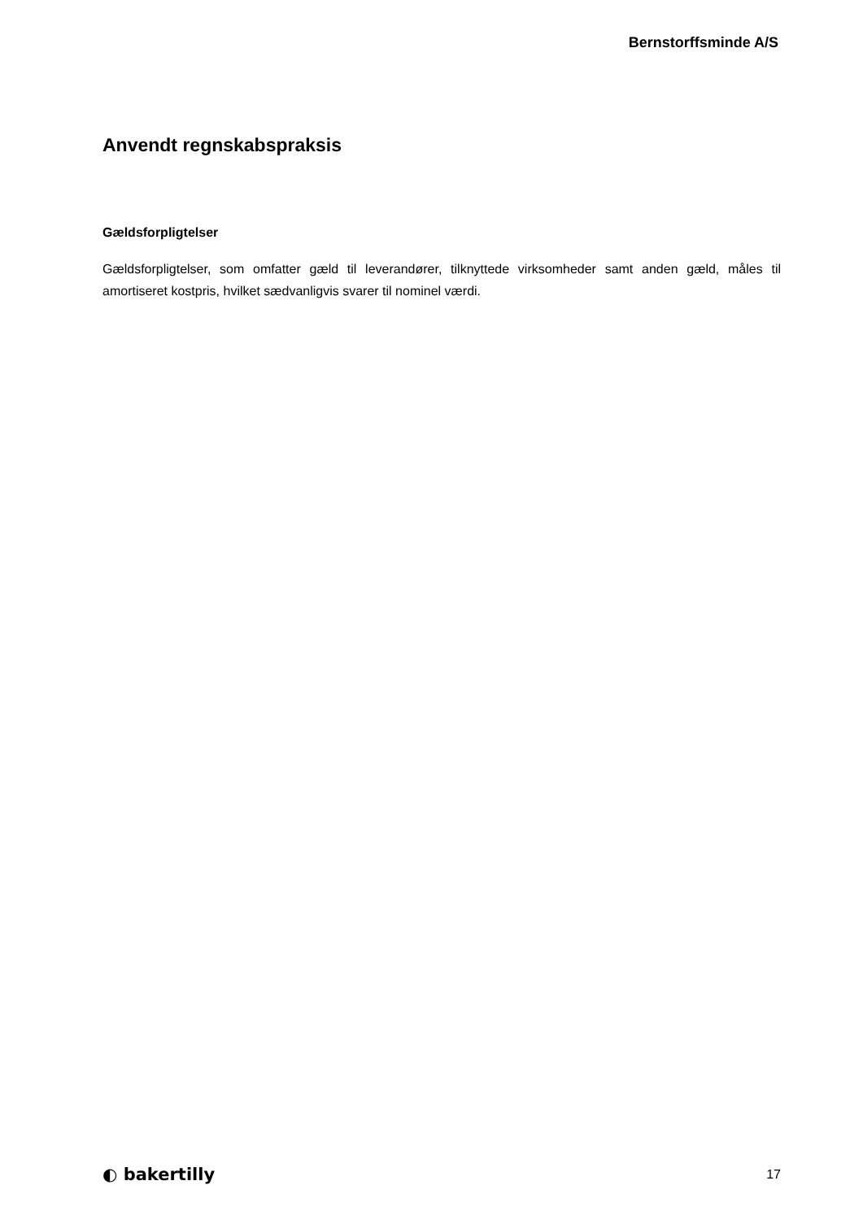Bernstorffsminde A/S
Anvendt regnskabspraksis
Gældsforpligtelser
Gældsforpligtelser, som omfatter gæld til leverandører, tilknyttede virksomheder samt anden gæld, måles til amortiseret kostpris, hvilket sædvanligvis svarer til nominel værdi.
◐ bakertilly 17